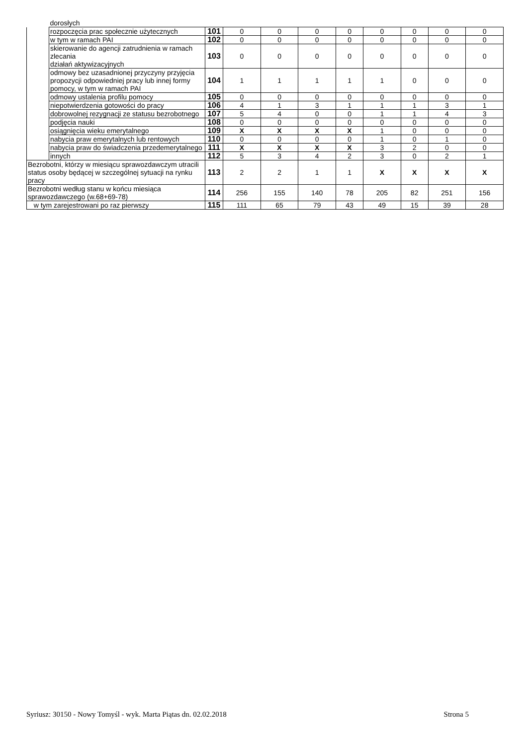| | dorosłych | | | | | | | | | |
| | rozpoczęcia prac społecznie użytecznych | 101 | 0 | 0 | 0 | 0 | 0 | 0 | 0 | 0 |
| | w tym w ramach PAI | 102 | 0 | 0 | 0 | 0 | 0 | 0 | 0 | 0 |
| | skierowanie do agencji zatrudnienia w ramach zlecania działań aktywizacyjnych | 103 | 0 | 0 | 0 | 0 | 0 | 0 | 0 | 0 |
| | odmowy bez uzasadnionej przyczyny przyjęcia propozycji odpowiedniej pracy lub innej formy pomocy, w tym w ramach PAI | 104 | 1 | 1 | 1 | 1 | 1 | 0 | 0 | 0 |
| | odmowy ustalenia profilu pomocy | 105 | 0 | 0 | 0 | 0 | 0 | 0 | 0 | 0 |
| | niepotwierdzenia gotowości do pracy | 106 | 4 | 1 | 3 | 1 | 1 | 1 | 3 | 1 |
| | dobrowolnej rezygnacji ze statusu bezrobotnego | 107 | 5 | 4 | 0 | 0 | 1 | 1 | 4 | 3 |
| | podjęcia nauki | 108 | 0 | 0 | 0 | 0 | 0 | 0 | 0 | 0 |
| | osiągnięcia wieku emerytalnego | 109 | X | X | X | X | 1 | 0 | 0 | 0 |
| | nabycia praw emerytalnych lub rentowych | 110 | 0 | 0 | 0 | 0 | 1 | 0 | 1 | 0 |
| | nabycia praw do świadczenia przedemerytalnego | 111 | X | X | X | X | 3 | 2 | 0 | 0 |
| | innych | 112 | 5 | 3 | 4 | 2 | 3 | 0 | 2 | 1 |
| Bezrobotni, którzy w miesiącu sprawozdawczym utracili status osoby będącej w szczególnej sytuacji na rynku pracy | | 113 | 2 | 2 | 1 | 1 | X | X | X | X |
| Bezrobotni według stanu w końcu miesiąca sprawozdawczego (w.68+69-78) | | 114 | 256 | 155 | 140 | 78 | 205 | 82 | 251 | 156 |
| w tym zarejestrowani po raz pierwszy | | 115 | 111 | 65 | 79 | 43 | 49 | 15 | 39 | 28 |
Syriusz: 30150 - Nowy Tomyśl - wyk. Marta Piątas dn. 02.02.2018 Strona 5